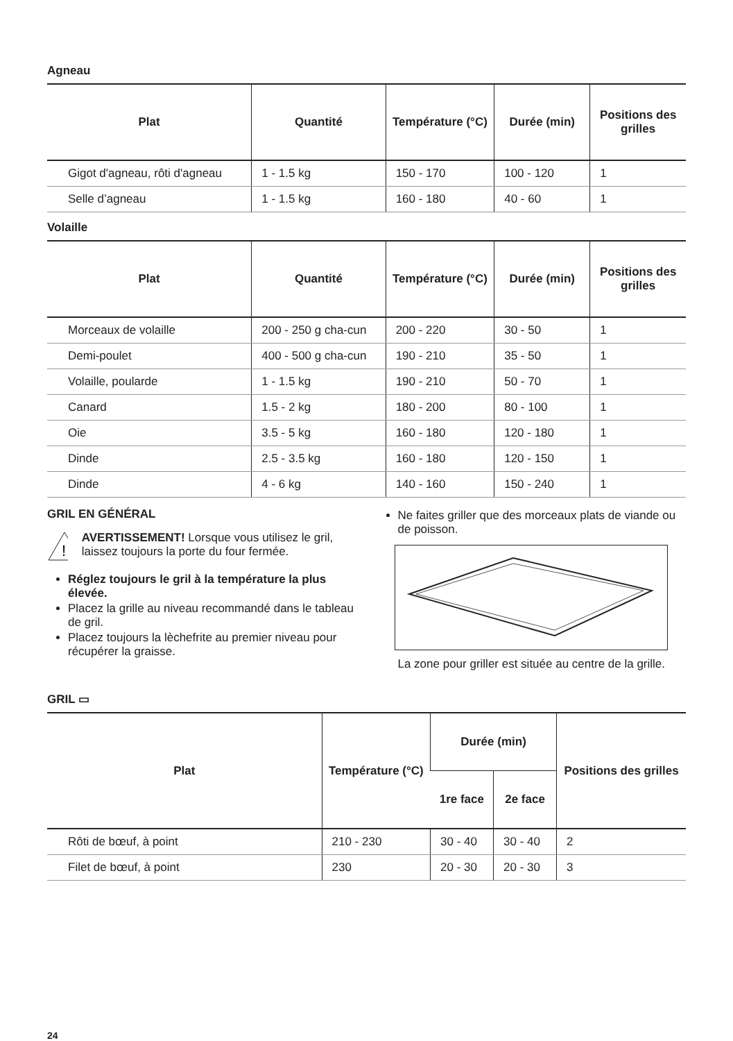Agneau
| Plat | Quantité | Température (°C) | Durée (min) | Positions des grilles |
| --- | --- | --- | --- | --- |
| Gigot d'agneau, rôti d'agneau | 1 - 1.5 kg | 150 - 170 | 100 - 120 | 1 |
| Selle d’agneau | 1 - 1.5 kg | 160 - 180 | 40 - 60 | 1 |
Volaille
| Plat | Quantité | Température (°C) | Durée (min) | Positions des grilles |
| --- | --- | --- | --- | --- |
| Morceaux de volaille | 200 - 250 g cha-cun | 200 - 220 | 30 - 50 | 1 |
| Demi-poulet | 400 - 500 g cha-cun | 190 - 210 | 35 - 50 | 1 |
| Volaille, poularde | 1 - 1.5 kg | 190 - 210 | 50 - 70 | 1 |
| Canard | 1.5 - 2 kg | 180 - 200 | 80 - 100 | 1 |
| Oie | 3.5 - 5 kg | 160 - 180 | 120 - 180 | 1 |
| Dinde | 2.5 - 3.5 kg | 160 - 180 | 120 - 150 | 1 |
| Dinde | 4 - 6 kg | 140 - 160 | 150 - 240 | 1 |
GRIL EN GÉNÉRAL
!
AVERTISSEMENT! Lorsque vous utilisez le gril, laissez toujours la porte du four fermée.
Réglez toujours le gril à la température la plus élevée.
Placez la grille au niveau recommandé dans le tableau de gril.
Placez toujours la lèchefrite au premier niveau pour récupérer la graisse.
Ne faites griller que des morceaux plats de viande ou de poisson.
La zone pour griller est située au centre de la grille.
GRIL ▭
| Plat | Température (°C) | Durée (min) | | Positions des grilles |
| --- | --- | --- | --- | --- |
| | | 1re face | 2e face | |
| Rôti de bœuf, à point | 210 - 230 | 30 - 40 | 30 - 40 | 2 |
| Filet de bœuf, à point | 230 | 20 - 30 | 20 - 30 | 3 |
24